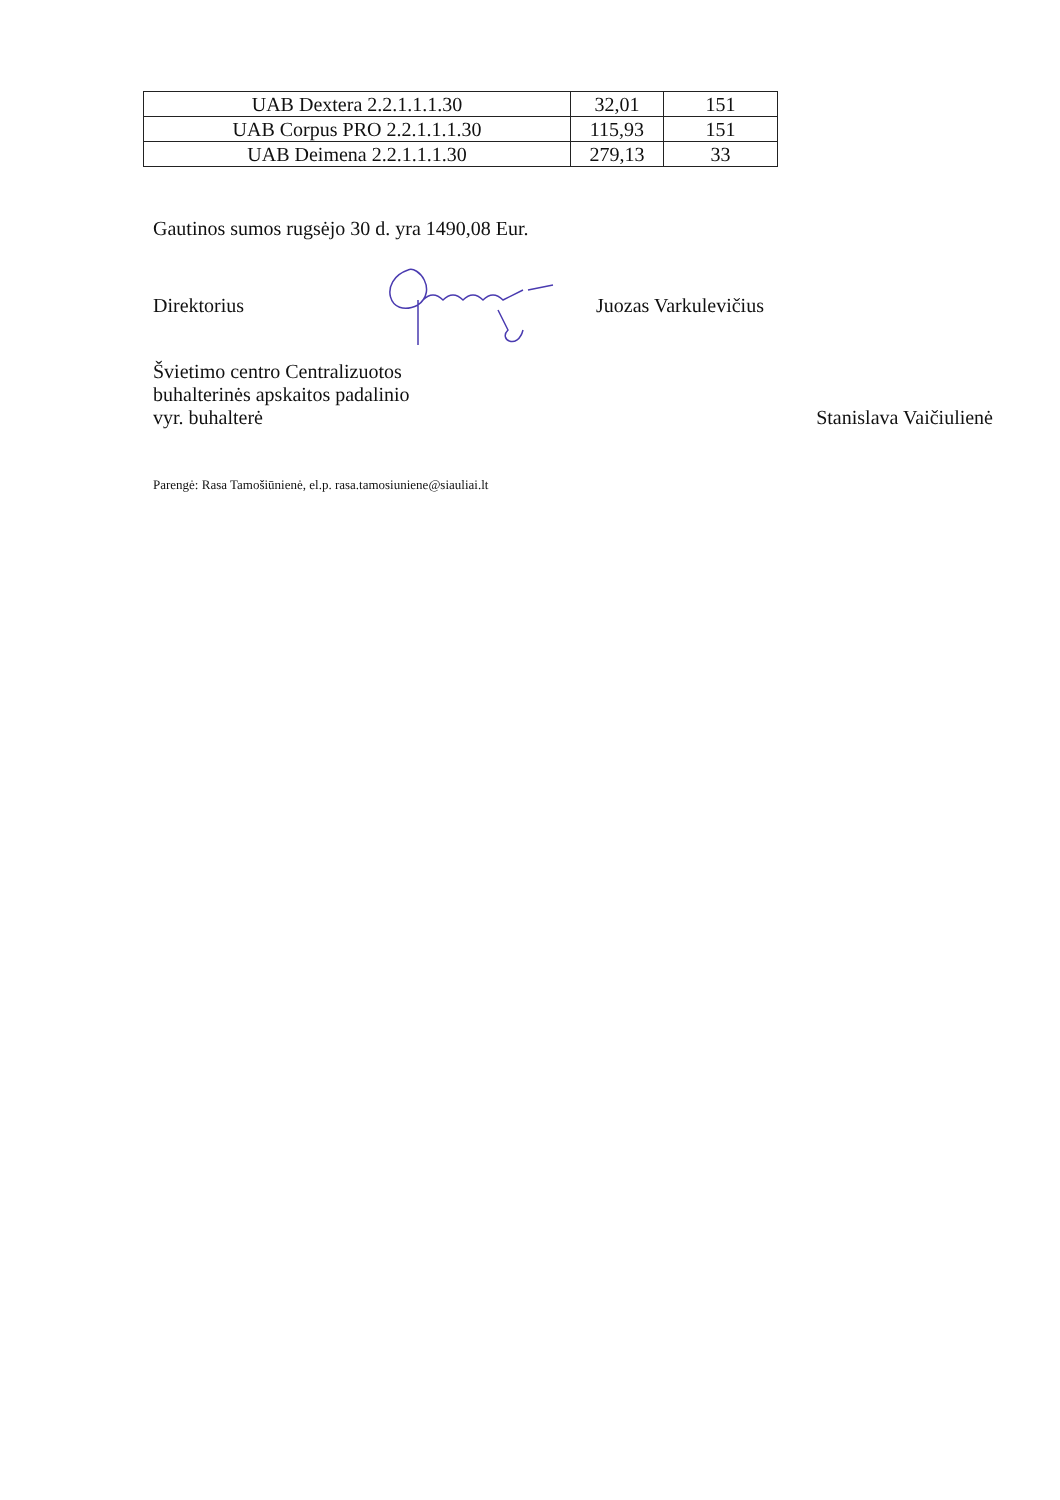| UAB Dextera 2.2.1.1.1.30 | 32,01 | 151 |
| UAB Corpus PRO 2.2.1.1.1.30 | 115,93 | 151 |
| UAB Deimena 2.2.1.1.1.30 | 279,13 | 33 |
Gautinos sumos rugsėjo 30 d. yra 1490,08 Eur.
Direktorius Juozas Varkulevičius
Švietimo centro Centralizuotos
buhalterinės apskaitos padalinio
vyr. buhalterė Stanislava Vaičiulienė
Parengė: Rasa Tamošiūnienė, el.p. rasa.tamosiuniene@siauliai.lt